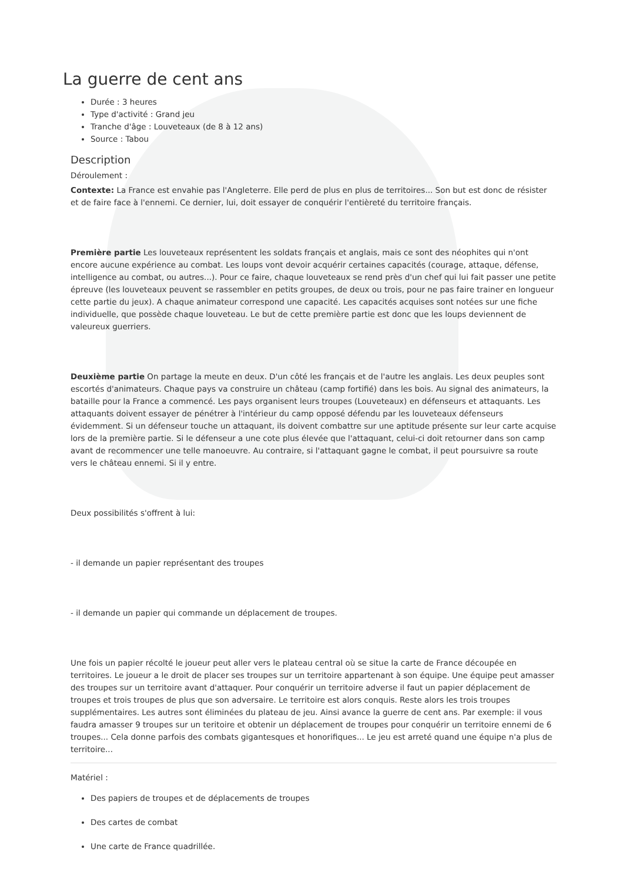La guerre de cent ans
Durée : 3 heures
Type d'activité : Grand jeu
Tranche d'âge : Louveteaux (de 8 à 12 ans)
Source : Tabou
Description
Déroulement :
Contexte: La France est envahie pas l'Angleterre. Elle perd de plus en plus de territoires... Son but est donc de résister et de faire face à l'ennemi. Ce dernier, lui, doit essayer de conquérir l'entièreté du territoire français.
Première partie Les louveteaux représentent les soldats français et anglais, mais ce sont des néophites qui n'ont encore aucune expérience au combat. Les loups vont devoir acquérir certaines capacités (courage, attaque, défense, intelligence au combat, ou autres...). Pour ce faire, chaque louveteaux se rend près d'un chef qui lui fait passer une petite épreuve (les louveteaux peuvent se rassembler en petits groupes, de deux ou trois, pour ne pas faire trainer en longueur cette partie du jeux). A chaque animateur correspond une capacité. Les capacités acquises sont notées sur une fiche individuelle, que possède chaque louveteau. Le but de cette première partie est donc que les loups deviennent de valeureux guerriers.
Deuxième partie On partage la meute en deux. D'un côté les français et de l'autre les anglais. Les deux peuples sont escortés d'animateurs. Chaque pays va construire un château (camp fortifié) dans les bois. Au signal des animateurs, la bataille pour la France a commencé. Les pays organisent leurs troupes (Louveteaux) en défenseurs et attaquants. Les attaquants doivent essayer de pénétrer à l'intérieur du camp opposé défendu par les louveteaux défenseurs évidemment. Si un défenseur touche un attaquant, ils doivent combattre sur une aptitude présente sur leur carte acquise lors de la première partie. Si le défenseur a une cote plus élevée que l'attaquant, celui-ci doit retourner dans son camp avant de recommencer une telle manoeuvre. Au contraire, si l'attaquant gagne le combat, il peut poursuivre sa route vers le château ennemi. Si il y entre.
Deux possibilités s'offrent à lui:
- il demande un papier représentant des troupes
- il demande un papier qui commande un déplacement de troupes.
Une fois un papier récolté le joueur peut aller vers le plateau central où se situe la carte de France découpée en territoires. Le joueur a le droit de placer ses troupes sur un territoire appartenant à son équipe. Une équipe peut amasser des troupes sur un territoire avant d'attaquer. Pour conquérir un territoire adverse il faut un papier déplacement de troupes et trois troupes de plus que son adversaire. Le territoire est alors conquis. Reste alors les trois troupes supplémentaires. Les autres sont éliminées du plateau de jeu. Ainsi avance la guerre de cent ans. Par exemple: il vous faudra amasser 9 troupes sur un teritoire et obtenir un déplacement de troupes pour conquérir un territoire ennemi de 6 troupes... Cela donne parfois des combats gigantesques et honorifiques... Le jeu est arreté quand une équipe n'a plus de territoire...
Matériel :
Des papiers de troupes et de déplacements de troupes
Des cartes de combat
Une carte de France quadrillée.